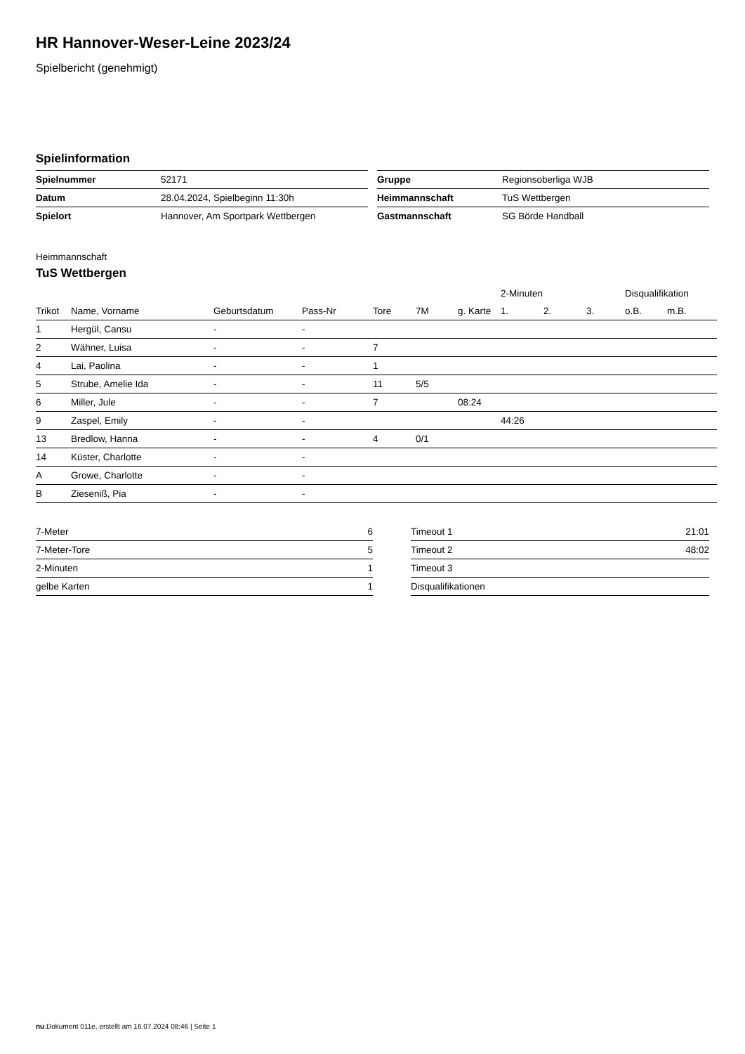HR Hannover-Weser-Leine 2023/24
Spielbericht (genehmigt)
Spielinformation
| Spielnummer | 52171 |
| Datum | 28.04.2024, Spielbeginn 11:30h |
| Spielort | Hannover, Am Sportpark Wettbergen |
| Gruppe | Regionsoberliga WJB |
| Heimmannschaft | TuS Wettbergen |
| Gastmannschaft | SG Börde Handball |
Heimmannschaft
TuS Wettbergen
| | | | | | | | 2-Minuten | | | Disqualifikation | |
| --- | --- | --- | --- | --- | --- | --- | --- | --- | --- | --- | --- |
| Trikot | Name, Vorname | Geburtsdatum | Pass-Nr | Tore | 7M | g. Karte | 1. | 2. | 3. | o.B. | m.B. |
| 1 | Hergül, Cansu | - | - | | | | | | | | |
| 2 | Wähner, Luisa | - | - | 7 | | | | | | | |
| 4 | Lai, Paolina | - | - | 1 | | | | | | | |
| 5 | Strube, Amelie Ida | - | - | 11 | 5/5 | | | | | | |
| 6 | Miller, Jule | - | - | 7 | | 08:24 | | | | | |
| 9 | Zaspel, Emily | - | - | | | | 44:26 | | | | |
| 13 | Bredlow, Hanna | - | - | 4 | 0/1 | | | | | | |
| 14 | Küster, Charlotte | - | - | | | | | | | | |
| A | Growe, Charlotte | - | - | | | | | | | | |
| B | Zieseniß, Pia | - | - | | | | | | | | |
| 7-Meter | 6 |
| 7-Meter-Tore | 5 |
| 2-Minuten | 1 |
| gelbe Karten | 1 |
| Timeout 1 | 21:01 |
| Timeout 2 | 48:02 |
| Timeout 3 | |
| Disqualifikationen | |
nu.Dokument 011e, erstellt am 16.07.2024 08:46 | Seite 1